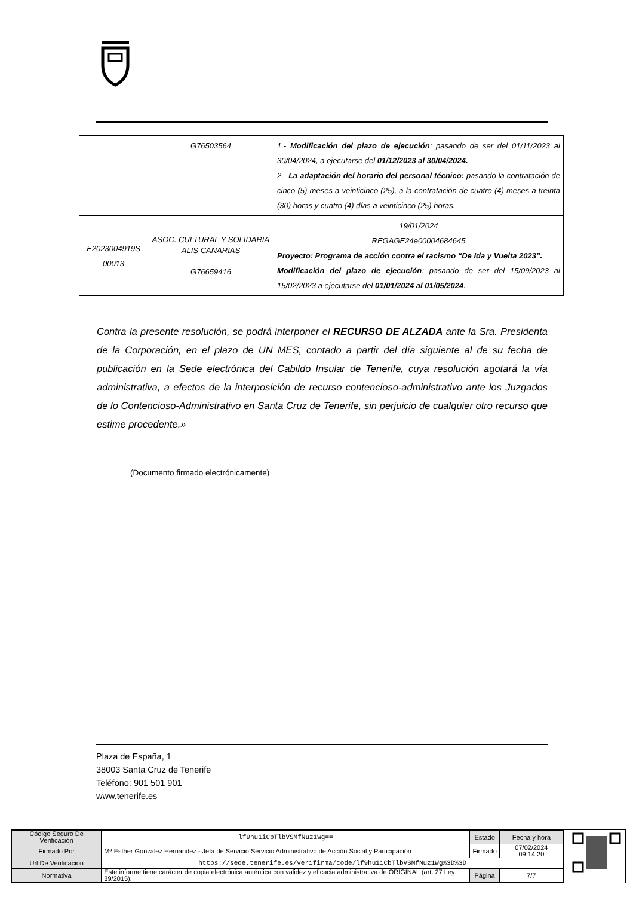| | G76503564 | 1.- Modificación del plazo de ejecución : pasando de ser del 01/11/2023 al 30/04/2024, a ejecutarse del 01/12/2023 al 30/04/2024. 2.- La adaptación del horario del personal técnico: pasando la contratación de cinco (5) meses a veinticinco (25), a la contratación de cuatro (4) meses a treinta (30) horas y cuatro (4) días a veinticinco (25) horas. |
| E2023004919S 00013 | ASOC. CULTURAL Y SOLIDARIA ALIS CANARIAS G76659416 | 19/01/2024 REGAGE24e00004684645 Proyecto: Programa de acción contra el racismo “De Ida y Vuelta 2023”. Modificación del plazo de ejecución : pasando de ser del 15/09/2023 al 15/02/2023 a ejecutarse del 01/01/2024 al 01/05/2024 . |
Contra la presente resolución, se podrá interponer el RECURSO DE ALZADA ante la Sra. Presidenta de la Corporación, en el plazo de UN MES, contado a partir del día siguiente al de su fecha de publicación en la Sede electrónica del Cabildo Insular de Tenerife, cuya resolución agotará la vía administrativa, a efectos de la interposición de recurso contencioso-administrativo ante los Juzgados de lo Contencioso-Administrativo en Santa Cruz de Tenerife, sin perjuicio de cualquier otro recurso que estime procedente.»
(Documento firmado electrónicamente)
Plaza de España, 1
38003 Santa Cruz de Tenerife
Teléfono: 901 501 901
www.tenerife.es
| Código Seguro De Verificación | lf9hu1iCbTlbVSMfNuz1Wg== | Estado | Fecha y hora |
| Firmado Por | Mª Esther González Hernández - Jefa de Servicio Servicio Administrativo de Acción Social y Participación | Firmado | 07/02/2024 09:14:20 |
| Url De Verificación | https://sede.tenerife.es/verifirma/code/lf9hu1iCbTlbVSMfNuz1Wg%3D%3D | | |
| Normativa | Este informe tiene carácter de copia electrónica auténtica con validez y eficacia administrativa de ORIGINAL (art. 27 Ley 39/2015). | Página | 7/7 |